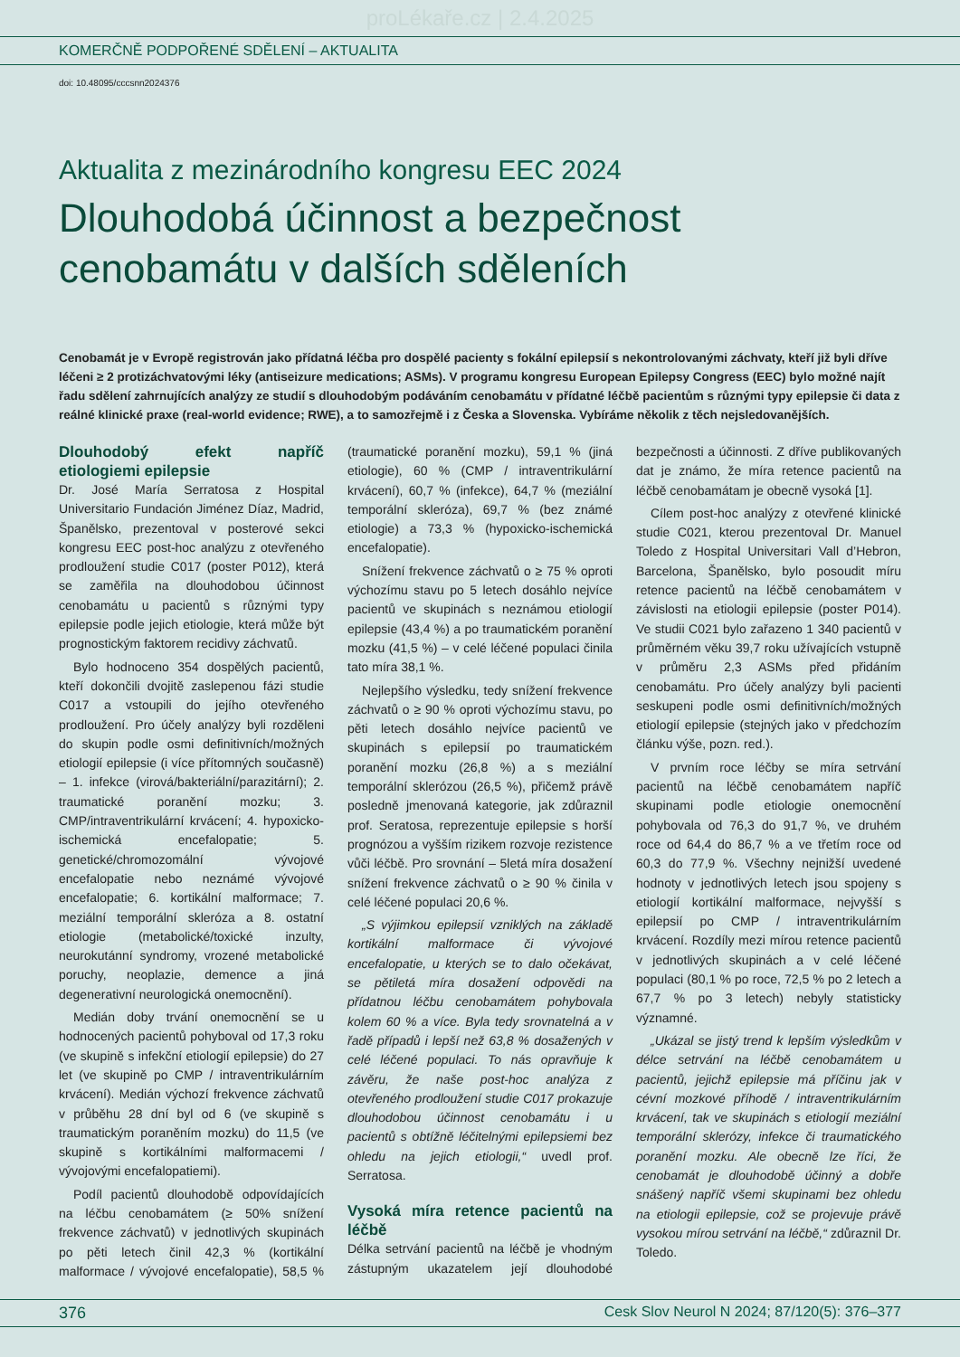proLékaře.cz | 2.4.2025
KOMERČNĚ PODPOŘENÉ SDĚLENÍ – AKTUALITA
doi: 10.48095/cccsnn2024376
Aktualita z mezinárodního kongresu EEC 2024
Dlouhodobá účinnost a bezpečnost cenobamátu v dalších sděleních
Cenobamát je v Evropě registrován jako přídatná léčba pro dospělé pacienty s fokální epilepsií s nekontrolovanými záchvaty, kteří již byli dříve léčeni ≥ 2 protizáchvatovými léky (antiseizure medications; ASMs). V programu kongresu European Epilepsy Congress (EEC) bylo možné najít řadu sdělení zahrnujících analýzy ze studií s dlouhodobým podáváním cenobamátu v přídatné léčbě pacientům s různými typy epilepsie či data z reálné klinické praxe (real-world evidence; RWE), a to samozřejmě i z Česka a Slovenska. Vybíráme několik z těch nejsledovanějších.
Dlouhodobý efekt napříč etiologiemi epilepsie
Dr. José María Serratosa z Hospital Universitario Fundación Jiménez Díaz, Madrid, Španělsko, prezentoval v posterové sekci kongresu EEC post-hoc analýzu z otevřeného prodloužení studie C017 (poster P012), která se zaměřila na dlouhodobou účinnost cenobamátu u pacientů s různými typy epilepsie podle jejich etiologie, která může být prognostickým faktorem recidivy záchvatů.
Bylo hodnoceno 354 dospělých pacientů, kteří dokončili dvojitě zaslepenou fázi studie C017 a vstoupili do jejího otevřeného prodloužení. Pro účely analýzy byli rozděleni do skupin podle osmi definitivních/možných etiologií epilepsie (i více přítomných současně) – 1. infekce (virová/bakteriální/parazitární); 2. traumatické poranění mozku; 3. CMP/intraventrikulární krvácení; 4. hypoxicko-ischemická encefalopatie; 5. genetické/chromozomální vývojové encefalopatie nebo neznámé vývojové encefalopatie; 6. kortikální malformace; 7. meziální temporální skleróza a 8. ostatní etiologie (metabolické/toxické inzulty, neurokutánní syndromy, vrozené metabolické poruchy, neoplazie, demence a jiná degenerativní neurologická onemocnění).
Medián doby trvání onemocnění se u hodnocených pacientů pohyboval od 17,3 roku (ve skupině s infekční etiologií epilepsie) do 27 let (ve skupině po CMP / intraventrikulárním krvácení). Medián výchozí frekvence záchvatů v průběhu 28 dní byl od 6 (ve skupině s traumatickým poraněním mozku) do 11,5 (ve skupině s kortikálními malformacemi / vývojovými encefalopatiemi).
Podíl pacientů dlouhodobě odpovídajících na léčbu cenobamátem (≥ 50% snížení frekvence záchvatů) v jednotlivých skupinách po pěti letech činil 42,3 % (kortikální malformace / vývojové encefalopatie), 58,5 % (traumatické poranění mozku), 59,1 % (jiná etiologie), 60 % (CMP / intraventrikulární krvácení), 60,7 % (infekce), 64,7 % (meziální temporální skleróza), 69,7 % (bez známé etiologie) a 73,3 % (hypoxicko-ischemická encefalopatie).
Snížení frekvence záchvatů o ≥ 75 % oproti výchozímu stavu po 5 letech dosáhlo nejvíce pacientů ve skupinách s neznámou etiologií epilepsie (43,4 %) a po traumatickém poranění mozku (41,5 %) – v celé léčené populaci činila tato míra 38,1 %.
Nejlepšího výsledku, tedy snížení frekvence záchvatů o ≥ 90 % oproti výchozímu stavu, po pěti letech dosáhlo nejvíce pacientů ve skupinách s epilepsií po traumatickém poranění mozku (26,8 %) a s meziální temporální sklerózou (26,5 %), přičemž právě posledně jmenovaná kategorie, jak zdůraznil prof. Seratosa, reprezentuje epilepsie s horší prognózou a vyšším rizikem rozvoje rezistence vůči léčbě. Pro srovnání – 5letá míra dosažení snížení frekvence záchvatů o ≥ 90 % činila v celé léčené populaci 20,6 %.
„S výjimkou epilepsií vzniklých na základě kortikální malformace či vývojové encefalopatie, u kterých se to dalo očekávat, se pětiletá míra dosažení odpovědi na přídatnou léčbu cenobamátem pohybovala kolem 60 % a více. Byla tedy srovnatelná a v řadě případů i lepší než 63,8 % dosažených v celé léčené populaci. To nás opravňuje k závěru, že naše post-hoc analýza z otevřeného prodloužení studie C017 prokazuje dlouhodobou účinnost cenobamátu i u pacientů s obtížně léčitelnými epilepsiemi bez ohledu na jejich etiologii,“ uvedl prof. Serratosa.
Vysoká míra retence pacientů na léčbě
Délka setrvání pacientů na léčbě je vhodným zástupným ukazatelem její dlouhodobé bezpečnosti a účinnosti. Z dříve publikovaných dat je známo, že míra retence pacientů na léčbě cenobamátam je obecně vysoká [1].
Cílem post-hoc analýzy z otevřené klinické studie C021, kterou prezentoval Dr. Manuel Toledo z Hospital Universitari Vall d’Hebron, Barcelona, Španělsko, bylo posoudit míru retence pacientů na léčbě cenobamátem v závislosti na etiologii epilepsie (poster P014). Ve studii C021 bylo zařazeno 1 340 pacientů v průměrném věku 39,7 roku užívajících vstupně v průměru 2,3 ASMs před přidáním cenobamátu. Pro účely analýzy byli pacienti seskupeni podle osmi definitivních/možných etiologií epilepsie (stejných jako v předchozím článku výše, pozn. red.).
V prvním roce léčby se míra setrvání pacientů na léčbě cenobamátem napříč skupinami podle etiologie onemocnění pohybovala od 76,3 do 91,7 %, ve druhém roce od 64,4 do 86,7 % a ve třetím roce od 60,3 do 77,9 %. Všechny nejnižší uvedené hodnoty v jednotlivých letech jsou spojeny s etiologií kortikální malformace, nejvyšší s epilepsií po CMP / intraventrikulárním krvácení. Rozdíly mezi mírou retence pacientů v jednotlivých skupinách a v celé léčené populaci (80,1 % po roce, 72,5 % po 2 letech a 67,7 % po 3 letech) nebyly statisticky významné.
„Ukázal se jistý trend k lepším výsledkům v délce setrvání na léčbě cenobamátem u pacientů, jejichž epilepsie má příčinu jak v cévní mozkové příhodě / intraventrikulárním krvácení, tak ve skupinách s etiologií meziální temporální sklerózy, infekce či traumatického poranění mozku. Ale obecně lze říci, že cenobamát je dlouhodobě účinný a dobře snášený napříč všemi skupinami bez ohledu na etiologii epilepsie, což se projevuje právě vysokou mírou setrvání na léčbě,“ zdůraznil Dr. Toledo.
376 Cesk Slov Neurol N 2024; 87/120(5): 376–377